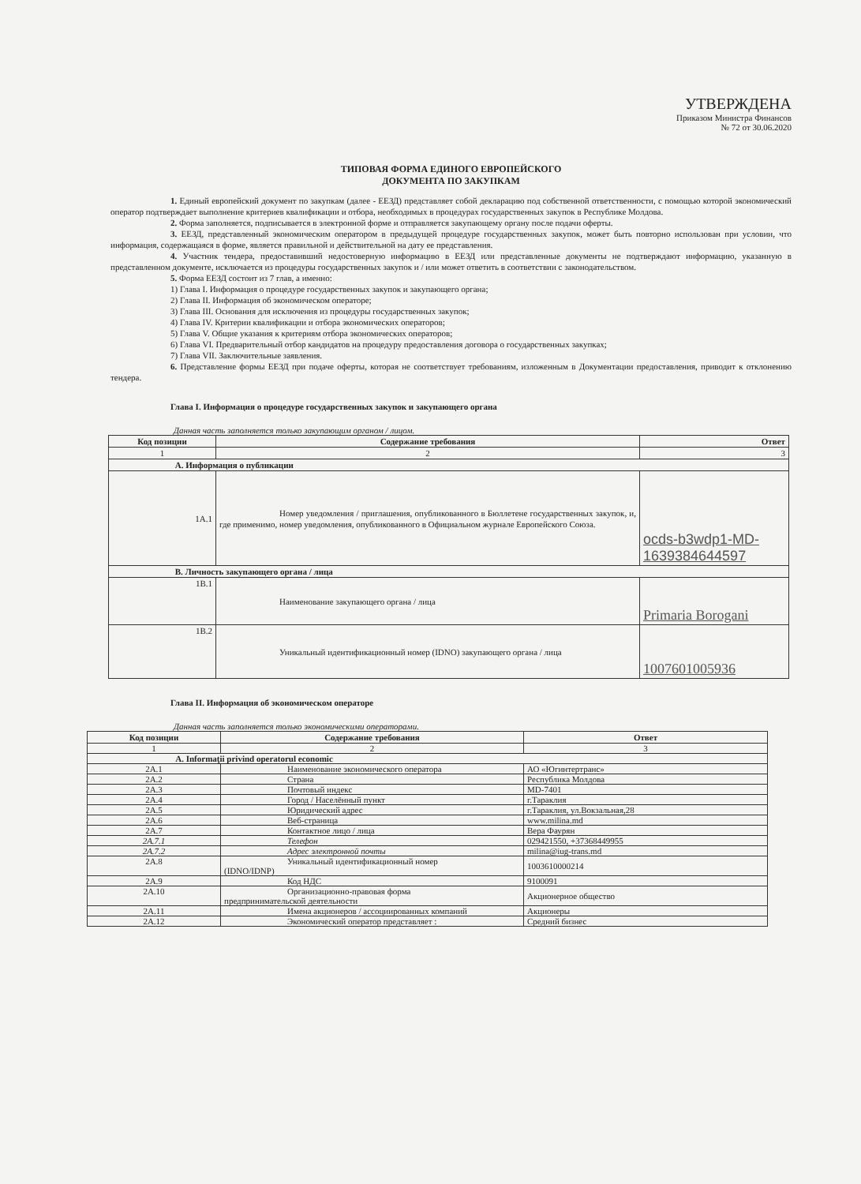УТВЕРЖДЕНА
Приказом Министра Финансов
№ 72 от 30.06.2020
ТИПОВАЯ ФОРМА ЕДИНОГО ЕВРОПЕЙСКОГО
ДОКУМЕНТА ПО ЗАКУПКАМ
1. Единый европейский документ по закупкам (далее - ЕЕЗД) представляет собой декларацию под собственной ответственности, с помощью которой экономический оператор подтверждает выполнение критериев квалификации и отбора, необходимых в процедурах государственных закупок в Республике Молдова.
2. Форма заполняется, подписывается в электронной форме и отправляется закупающему органу после подачи оферты.
3. ЕЕЗД, представленный экономическим оператором в предыдущей процедуре государственных закупок, может быть повторно использован при условии, что информация, содержащаяся в форме, является правильной и действительной на дату ее представления.
4. Участник тендера, предоставивший недостоверную информацию в ЕЕЗД или представленные документы не подтверждают информацию, указанную в представленном документе, исключается из процедуры государственных закупок и / или может ответить в соответствии с законодательством.
5. Форма ЕЕЗД состоит из 7 глав, а именно:
1) Глава I. Информация о процедуре государственных закупок и закупающего органа;
2) Глава II. Информация об экономическом операторе;
3) Глава III. Основания для исключения из процедуры государственных закупок;
4) Глава IV. Критерии квалификации и отбора экономических операторов;
5) Глава V. Общие указания к критериям отбора экономических операторов;
6) Глава VI. Предварительный отбор кандидатов на процедуру предоставления договора о государственных закупках;
7) Глава VII. Заключительные заявления.
6. Представление формы ЕЕЗД при подаче оферты, которая не соответствует требованиям, изложенным в Документации предоставления, приводит к отклонению тендера.
Глава I. Информация о процедуре государственных закупок и закупающего органа
Данная часть заполняется только закупающим органом / лицом.
| Код позиции | Содержание требования | Ответ |
| --- | --- | --- |
| 1 | 2 | 3 |
| A. Информация о публикации | | |
| 1A.1 | Номер уведомления / приглашения, опубликованного в Бюллетене государственных закупок, и, где применимо, номер уведомления, опубликованного в Официальном журнале Европейского Союза. | ocds-b3wdp1-MD-1639384644597 |
| B. Личность закупающего органа / лица | | |
| 1B.1 | Наименование закупающего органа / лица | Primaria Borogani |
| 1B.2 | Уникальный идентификационный номер (IDNO) закупающего органа / лица | 1007601005936 |
Глава II. Информация об экономическом операторе
Данная часть заполняется только экономическими операторами.
| Код позиции | Содержание требования | Ответ |
| --- | --- | --- |
| 1 | 2 | 3 |
| A. Informaţii privind operatorul economic | | |
| 2A.1 | Наименование экономического оператора | АО «Югинтертранс» |
| 2A.2 | Страна | Республика Молдова |
| 2A.3 | Почтовый индекс | MD-7401 |
| 2A.4 | Город / Населённый пункт | г.Тараклия |
| 2A.5 | Юридический адрес | г.Тараклия, ул.Вокзальная,28 |
| 2A.6 | Веб-страница | www.milina.md |
| 2A.7 | Контактное лицо / лица | Вера Фаурян |
| 2A.7.1 | Телефон | 029421550, +37368449955 |
| 2A.7.2 | Адрес электронной почты | milina@iug-trans.md |
| 2A.8 | Уникальный идентификационный номер (IDNO/IDNP) | 1003610000214 |
| 2A.9 | Код НДС | 9100091 |
| 2A.10 | Организационно-правовая форма предпринимательской деятельности | Акционерное общество |
| 2A.11 | Имена акционеров / ассоциированных компаний | Акционеры |
| 2A.12 | Экономический оператор представляет : | Средний бизнес |